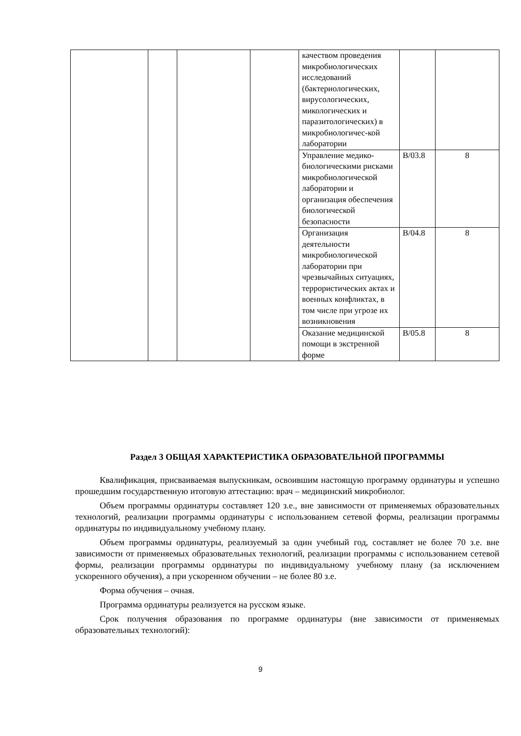| | | | | качеством проведения микробиологических исследований (бактериологических, вирусологических, микологических и паразитологических) в микробиологичес-кой лаборатории | | |
| | | | | Управление медико-биологическими рисками микробиологической лаборатории и организация обеспечения биологической безопасности | B/03.8 | 8 |
| | | | | Организация деятельности микробиологической лаборатории при чрезвычайных ситуациях, террористических актах и военных конфликтах, в том числе при угрозе их возникновения | B/04.8 | 8 |
| | | | | Оказание медицинской помощи в экстренной форме | B/05.8 | 8 |
Раздел 3 ОБЩАЯ ХАРАКТЕРИСТИКА ОБРАЗОВАТЕЛЬНОЙ ПРОГРАММЫ
Квалификация, присваиваемая выпускникам, освоившим настоящую программу ординатуры и успешно прошедшим государственную итоговую аттестацию: врач – медицинский микробиолог.
Объем программы ординатуры составляет 120 з.е., вне зависимости от применяемых образовательных технологий, реализации программы ординатуры с использованием сетевой формы, реализации программы ординатуры по индивидуальному учебному плану.
Объем программы ординатуры, реализуемый за один учебный год, составляет не более 70 з.е. вне зависимости от применяемых образовательных технологий, реализации программы с использованием сетевой формы, реализации программы ординатуры по индивидуальному учебному плану (за исключением ускоренного обучения), а при ускоренном обучении – не более 80 з.е.
Форма обучения – очная.
Программа ординатуры реализуется на русском языке.
Срок получения образования по программе ординатуры (вне зависимости от применяемых образовательных технологий):
9